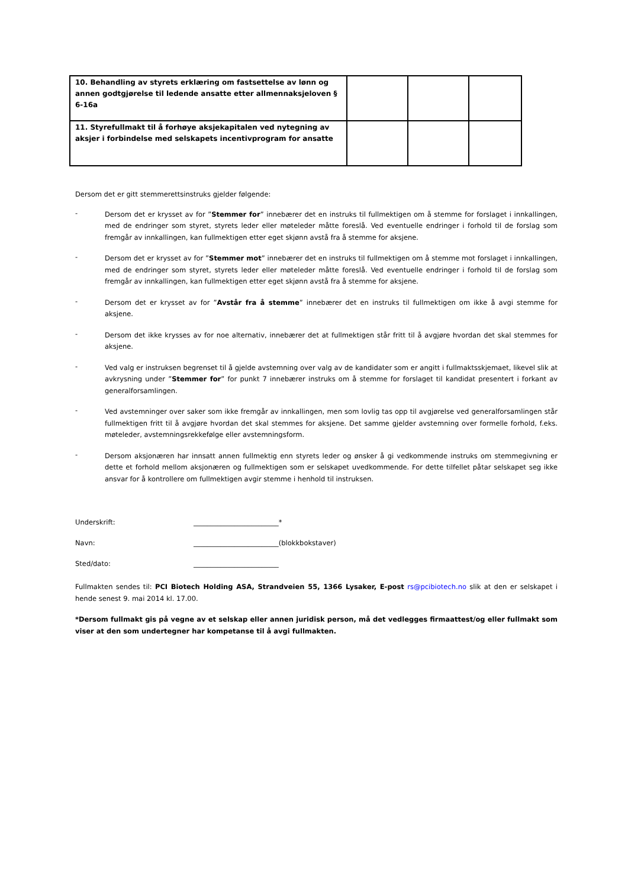| 10. Behandling av styrets erklæring om fastsettelse av lønn og annen godtgjørelse til ledende ansatte etter allmennaksjeloven § 6-16a | | | |
| 11. Styrefullmakt til å forhøye aksjekapitalen ved nytegning av aksjer i forbindelse med selskapets incentivprogram for ansatte | | | |
Dersom det er gitt stemmerettsinstruks gjelder følgende:
-
Dersom det er krysset av for ”Stemmer for” innebærer det en instruks til fullmektigen om å stemme for forslaget i innkallingen, med de endringer som styret, styrets leder eller møteleder måtte foreslå. Ved eventuelle endringer i forhold til de forslag som fremgår av innkallingen, kan fullmektigen etter eget skjønn avstå fra å stemme for aksjene.
-
Dersom det er krysset av for ”Stemmer mot” innebærer det en instruks til fullmektigen om å stemme mot forslaget i innkallingen, med de endringer som styret, styrets leder eller møteleder måtte foreslå. Ved eventuelle endringer i forhold til de forslag som fremgår av innkallingen, kan fullmektigen etter eget skjønn avstå fra å stemme for aksjene.
-
Dersom det er krysset av for ”Avstår fra å stemme” innebærer det en instruks til fullmektigen om ikke å avgi stemme for aksjene.
-
Dersom det ikke krysses av for noe alternativ, innebærer det at fullmektigen står fritt til å avgjøre hvordan det skal stemmes for aksjene.
-
Ved valg er instruksen begrenset til å gjelde avstemning over valg av de kandidater som er angitt i fullmaktsskjemaet, likevel slik at avkrysning under ”Stemmer for” for punkt 7 innebærer instruks om å stemme for forslaget til kandidat presentert i forkant av generalforsamlingen.
-
Ved avstemninger over saker som ikke fremgår av innkallingen, men som lovlig tas opp til avgjørelse ved generalforsamlingen står fullmektigen fritt til å avgjøre hvordan det skal stemmes for aksjene. Det samme gjelder avstemning over formelle forhold, f.eks. møteleder, avstemningsrekkefølge eller avstemningsform.
-
Dersom aksjonæren har innsatt annen fullmektig enn styrets leder og ønsker å gi vedkommende instruks om stemmegivning er dette et forhold mellom aksjonæren og fullmektigen som er selskapet uvedkommende. For dette tilfellet påtar selskapet seg ikke ansvar for å kontrollere om fullmektigen avgir stemme i henhold til instruksen.
Underskrift: _________________________*
Navn: _________________________(blokkbokstaver)
Sted/dato: _________________________
Fullmakten sendes til: PCI Biotech Holding ASA, Strandveien 55, 1366 Lysaker, E-post rs@pcibiotech.no slik at den er selskapet i hende senest 9. mai 2014 kl. 17.00.
*Dersom fullmakt gis på vegne av et selskap eller annen juridisk person, må det vedlegges firmaattest/og eller fullmakt som viser at den som undertegner har kompetanse til å avgi fullmakten.